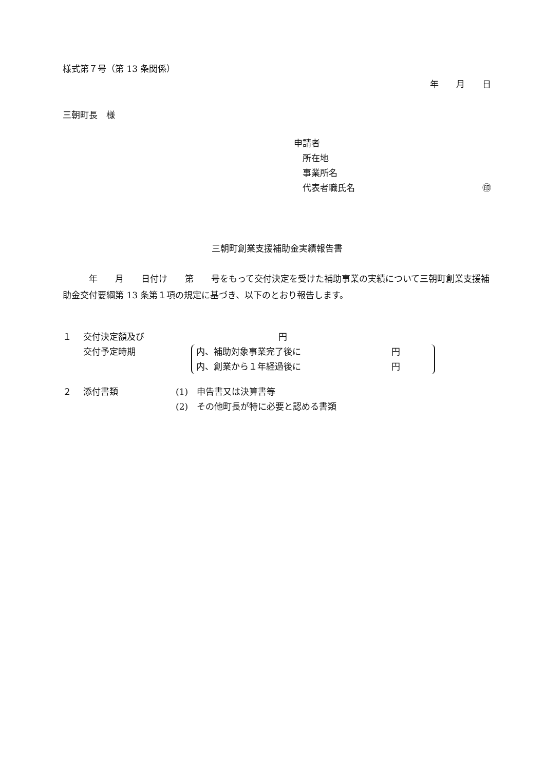様式第７号（第 13 条関係）
年　　月　　日
三朝町長　様
申請者
　所在地
　事業所名
　代表者職氏名 ㊞
三朝町創業支援補助金実績報告書
　　　年　　月　　日付け　　第　　号をもって交付決定を受けた補助事業の実績について三朝町創業支援補助金交付要綱第 13 条第１項の規定に基づき、以下のとおり報告します。
１ 交付決定額及び 円
交付予定時期 内、補助対象事業完了後に 円
内、創業から１年経過後に 円
２ 添付書類 (1)　申告書又は決算書等
(2)　その他町長が特に必要と認める書類